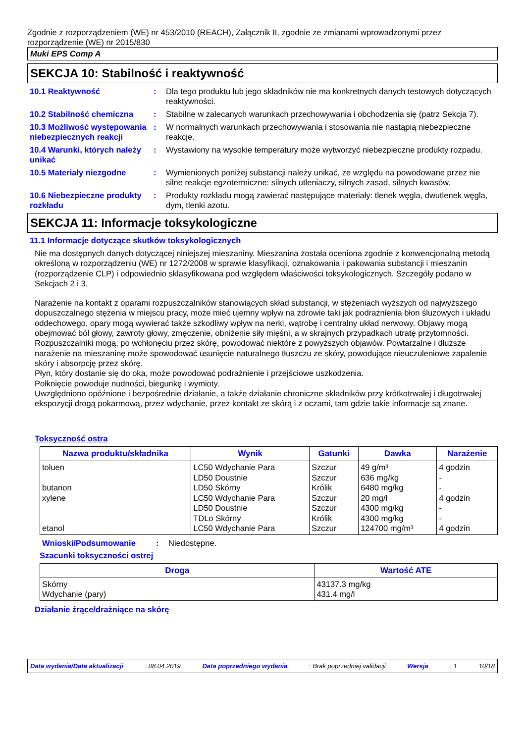Zgodnie z rozporządzeniem (WE) nr 453/2010 (REACH), Załącznik II, zgodnie ze zmianami wprowadzonymi przez rozporządzenie (WE) nr 2015/830
Muki EPS Comp A
SEKCJA 10: Stabilność i reaktywność
10.1 Reaktywność : Dla tego produktu lub jego składników nie ma konkretnych danych testowych dotyczących reaktywności.
10.2 Stabilność chemiczna : Stabilne w zalecanych warunkach przechowywania i obchodzenia się (patrz Sekcja 7).
10.3 Możliwość występowania niebezpiecznych reakcji
: W normalnych warunkach przechowywania i stosowania nie nastąpią niebezpieczne reakcje.
10.4 Warunki, których należy unikać
: Wystawiony na wysokie temperatury może wytworzyć niebezpieczne produkty rozpadu.
10.5 Materiały niezgodne : Wymienionych poniżej substancji należy unikać, ze względu na powodowane przez nie silne reakcje egzotermiczne: silnych utleniaczy, silnych zasad, silnych kwasów.
10.6 Niebezpieczne produkty rozkładu
: Produkty rozkładu mogą zawierać następujące materiały: tlenek węgla, dwutlenek węgla, dym, tlenki azotu.
SEKCJA 11: Informacje toksykologiczne
11.1 Informacje dotyczące skutków toksykologicznych
Nie ma dostępnych danych dotyczącej niniejszej mieszaniny. Mieszanina została oceniona zgodnie z konwencjonalną metodą określoną w rozporządzeniu (WE) nr 1272/2008 w sprawie klasyfikacji, oznakowania i pakowania substancji i mieszanin (rozporządzenie CLP) i odpowiednio sklasyfikowana pod względem właściwości toksykologicznych. Szczegóły podano w Sekcjach 2 i 3.
Narażenie na kontakt z oparami rozpuszczalników stanowiących skład substancji, w stężeniach wyższych od najwyższego dopuszczalnego stężenia w miejscu pracy, może mieć ujemny wpływ na zdrowie taki jak podrażnienia błon śluzowych i układu oddechowego, opary mogą wywierać także szkodliwy wpływ na nerki, wątrobę i centralny układ nerwowy. Objawy mogą obejmować ból głowy, zawroty głowy, zmęczenie, obniżenie siły mięśni, a w skrajnych przypadkach utratę przytomności.
Rozpuszczalniki mogą, po wchłonęciu przez skórę, powodować niektóre z powyższych objawów. Powtarzalne i dłuższe narażenie na mieszaninę może spowodować usunięcie naturalnego tłuszczu ze skóry, powodujące nieuczuleniowe zapalenie skóry i absorpcję przez skórę.
Płyn, który dostanie się do oka, może powodować podrażnienie i przejściowe uszkodzenia.
Połknięcie powoduje nudności, biegunkę i wymioty.
Uwzględniono opóźnione i bezpośrednie działanie, a także działanie chroniczne składników przy krótkotrwałej i długotrwałej ekspozycji drogą pokarmową, przez wdychanie, przez kontakt ze skórą i z oczami, tam gdzie takie informacje są znane.
Toksyczność ostra
| Nazwa produktu/składnika | Wynik | Gatunki | Dawka | Narażenie |
| --- | --- | --- | --- | --- |
| toluen butanon xylene etanol | LC50 Wdychanie Para LD50 Doustnie LD50 Skórny LC50 Wdychanie Para LD50 Doustnie TDLo Skórny LC50 Wdychanie Para | Szczur Szczur Królik Szczur Szczur Królik Szczur | 49 g/m³ 636 mg/kg 6480 mg/kg 20 mg/l 4300 mg/kg 4300 mg/kg 124700 mg/m³ | 4 godzin - - 4 godzin - - 4 godzin |
Wnioski/Podsumowanie : Niedostępne.
Szacunki toksyczności ostrej
| Droga | Wartość ATE |
| --- | --- |
| Skórny Wdychanie (pary) | 43137.3 mg/kg 431.4 mg/l |
Działanie żrące/drażniące na skórę
Data wydania/Data aktualizacji: 08.04.2019 Data poprzedniego wydania: Brak poprzedniej validacji Wersja: 1 10/18